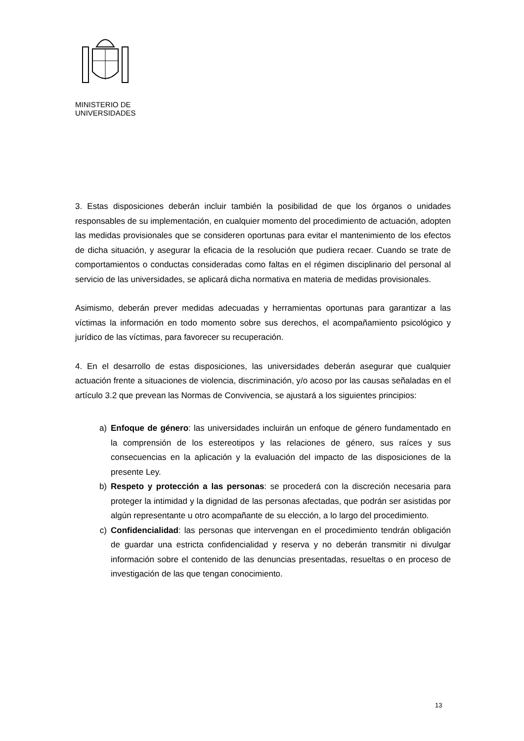MINISTERIO DE
UNIVERSIDADES
3. Estas disposiciones deberán incluir también la posibilidad de que los órganos o unidades responsables de su implementación, en cualquier momento del procedimiento de actuación, adopten las medidas provisionales que se consideren oportunas para evitar el mantenimiento de los efectos de dicha situación, y asegurar la eficacia de la resolución que pudiera recaer. Cuando se trate de comportamientos o conductas consideradas como faltas en el régimen disciplinario del personal al servicio de las universidades, se aplicará dicha normativa en materia de medidas provisionales.
Asimismo, deberán prever medidas adecuadas y herramientas oportunas para garantizar a las víctimas la información en todo momento sobre sus derechos, el acompañamiento psicológico y jurídico de las víctimas, para favorecer su recuperación.
4. En el desarrollo de estas disposiciones, las universidades deberán asegurar que cualquier actuación frente a situaciones de violencia, discriminación, y/o acoso por las causas señaladas en el artículo 3.2 que prevean las Normas de Convivencia, se ajustará a los siguientes principios:
a) Enfoque de género: las universidades incluirán un enfoque de género fundamentado en la comprensión de los estereotipos y las relaciones de género, sus raíces y sus consecuencias en la aplicación y la evaluación del impacto de las disposiciones de la presente Ley.
b) Respeto y protección a las personas: se procederá con la discreción necesaria para proteger la intimidad y la dignidad de las personas afectadas, que podrán ser asistidas por algún representante u otro acompañante de su elección, a lo largo del procedimiento.
c) Confidencialidad: las personas que intervengan en el procedimiento tendrán obligación de guardar una estricta confidencialidad y reserva y no deberán transmitir ni divulgar información sobre el contenido de las denuncias presentadas, resueltas o en proceso de investigación de las que tengan conocimiento.
13